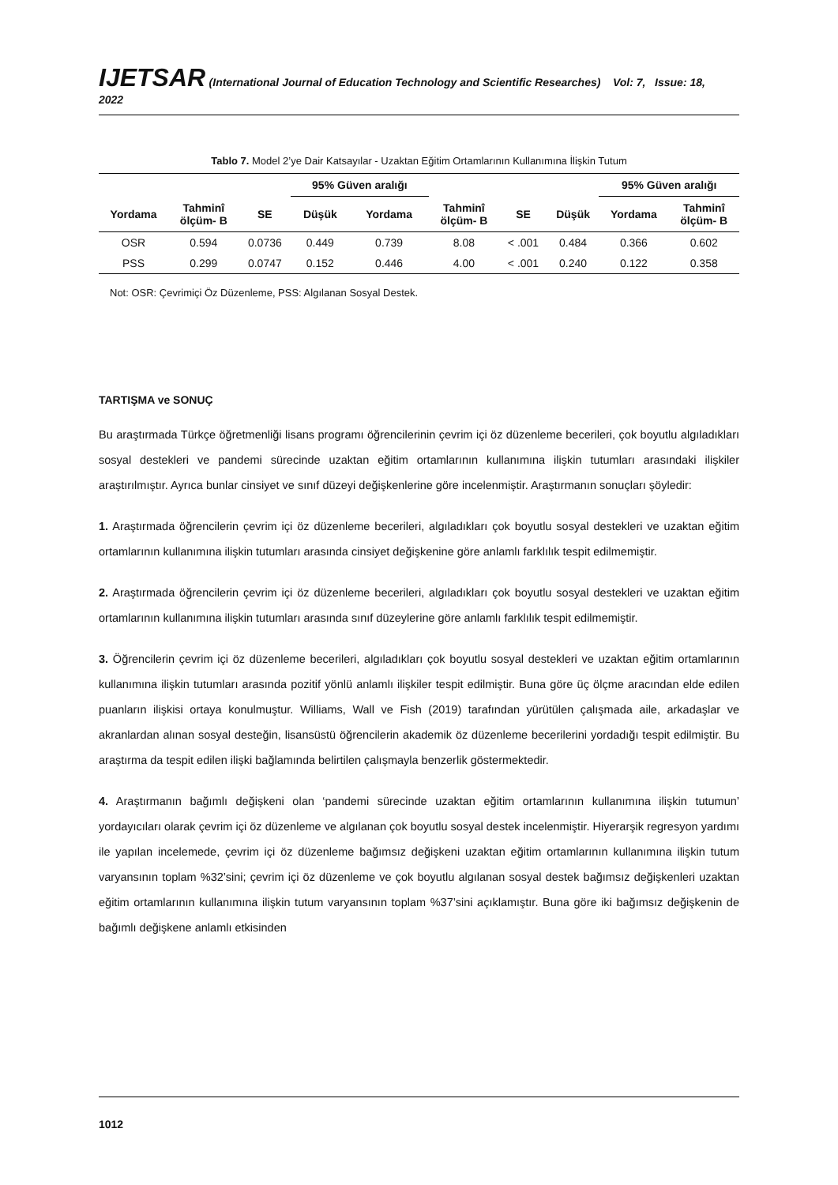IJETSAR (International Journal of Education Technology and Scientific Researches) Vol: 7, Issue: 18, 2022
Tablo 7. Model 2’ye Dair Katsayılar - Uzaktan Eğitim Ortamlarının Kullanımına İlişkin Tutum
| | | | 95% Güven aralığı | | | | | 95% Güven aralığı | |
| --- | --- | --- | --- | --- | --- | --- | --- | --- | --- |
| Yordama | Tahminî ölçüm- B | SE | Düşük | Yordama | Tahminî ölçüm- B | SE | Düşük | Yordama | Tahminî ölçüm- B |
| OSR | 0.594 | 0.0736 | 0.449 | 0.739 | 8.08 | < .001 | 0.484 | 0.366 | 0.602 |
| PSS | 0.299 | 0.0747 | 0.152 | 0.446 | 4.00 | < .001 | 0.240 | 0.122 | 0.358 |
Not: OSR: Çevrimiçi Öz Düzenleme, PSS: Algılanan Sosyal Destek.
TARTIŞMA ve SONUÇ
Bu araştırmada Türkçe öğretmenliği lisans programı öğrencilerinin çevrim içi öz düzenleme becerileri, çok boyutlu algıladıkları sosyal destekleri ve pandemi sürecinde uzaktan eğitim ortamlarının kullanımına ilişkin tutumları arasındaki ilişkiler araştırılmıştır. Ayrıca bunlar cinsiyet ve sınıf düzeyi değişkenlerine göre incelenmiştir. Araştırmanın sonuçları şöyledir:
1. Araştırmada öğrencilerin çevrim içi öz düzenleme becerileri, algıladıkları çok boyutlu sosyal destekleri ve uzaktan eğitim ortamlarının kullanımına ilişkin tutumları arasında cinsiyet değişkenine göre anlamlı farklılık tespit edilmemiştir.
2. Araştırmada öğrencilerin çevrim içi öz düzenleme becerileri, algıladıkları çok boyutlu sosyal destekleri ve uzaktan eğitim ortamlarının kullanımına ilişkin tutumları arasında sınıf düzeylerine göre anlamlı farklılık tespit edilmemiştir.
3. Öğrencilerin çevrim içi öz düzenleme becerileri, algıladıkları çok boyutlu sosyal destekleri ve uzaktan eğitim ortamlarının kullanımına ilişkin tutumları arasında pozitif yönlü anlamlı ilişkiler tespit edilmiştir. Buna göre üç ölçme aracından elde edilen puanların ilişkisi ortaya konulmuştur. Williams, Wall ve Fish (2019) tarafından yürütülen çalışmada aile, arkadaşlar ve akranlardan alınan sosyal desteğin, lisansüstü öğrencilerin akademik öz düzenleme becerilerini yordadığı tespit edilmiştir. Bu araştırma da tespit edilen ilişki bağlamında belirtilen çalışmayla benzerlik göstermektedir.
4. Araştırmanın bağımlı değişkeni olan ‘pandemi sürecinde uzaktan eğitim ortamlarının kullanımına ilişkin tutumun’ yordayıcıları olarak çevrim içi öz düzenleme ve algılanan çok boyutlu sosyal destek incelenmiştir. Hiyerarşik regresyon yardımı ile yapılan incelemede, çevrim içi öz düzenleme bağımsız değişkeni uzaktan eğitim ortamlarının kullanımına ilişkin tutum varyansının toplam %32’sini; çevrim içi öz düzenleme ve çok boyutlu algılanan sosyal destek bağımsız değişkenleri uzaktan eğitim ortamlarının kullanımına ilişkin tutum varyansının toplam %37’sini açıklamıştır. Buna göre iki bağımsız değişkenin de bağımlı değişkene anlamlı etkisinden
1012